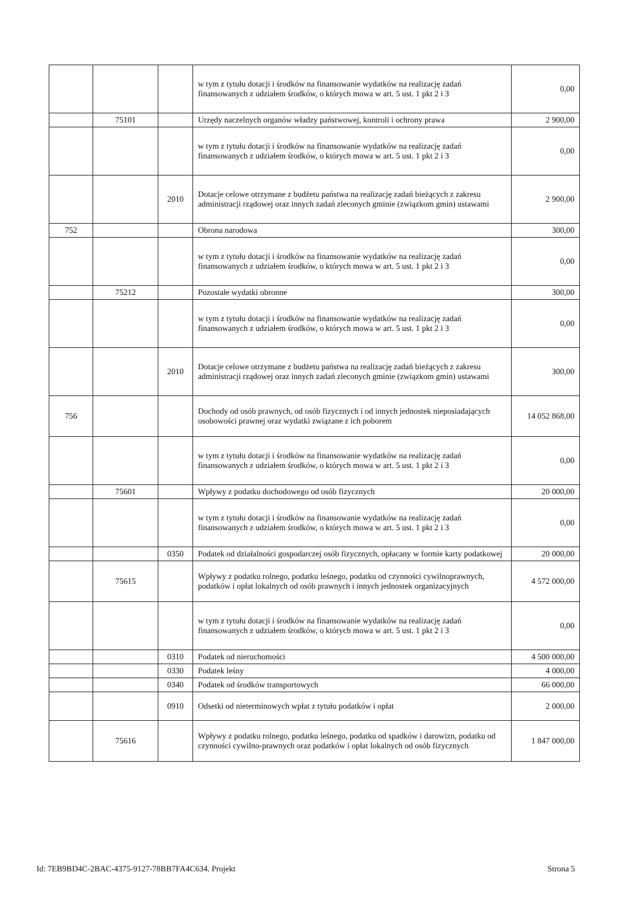| | | | w tym z tytułu dotacji i środków na finansowanie wydatków na realizację zadań finansowanych z udziałem środków, o których mowa w art. 5 ust. 1 pkt 2 i 3 | 0,00 |
| | 75101 | | Urzędy naczelnych organów władzy państwowej, kontroli i ochrony prawa | 2 900,00 |
| | | | w tym z tytułu dotacji i środków na finansowanie wydatków na realizację zadań finansowanych z udziałem środków, o których mowa w art. 5 ust. 1 pkt 2 i 3 | 0,00 |
| | | 2010 | Dotacje celowe otrzymane z budżetu państwa na realizację zadań bieżących z zakresu administracji rządowej oraz innych zadań zleconych gminie (związkom gmin) ustawami | 2 900,00 |
| 752 | | | Obrona narodowa | 300,00 |
| | | | w tym z tytułu dotacji i środków na finansowanie wydatków na realizację zadań finansowanych z udziałem środków, o których mowa w art. 5 ust. 1 pkt 2 i 3 | 0,00 |
| | 75212 | | Pozostałe wydatki obronne | 300,00 |
| | | | w tym z tytułu dotacji i środków na finansowanie wydatków na realizację zadań finansowanych z udziałem środków, o których mowa w art. 5 ust. 1 pkt 2 i 3 | 0,00 |
| | | 2010 | Dotacje celowe otrzymane z budżetu państwa na realizację zadań bieżących z zakresu administracji rządowej oraz innych zadań zleconych gminie (związkom gmin) ustawami | 300,00 |
| 756 | | | Dochody od osób prawnych, od osób fizycznych i od innych jednostek nieposiadających osobowości prawnej oraz wydatki związane z ich poborem | 14 052 868,00 |
| | | | w tym z tytułu dotacji i środków na finansowanie wydatków na realizację zadań finansowanych z udziałem środków, o których mowa w art. 5 ust. 1 pkt 2 i 3 | 0,00 |
| | 75601 | | Wpływy z podatku dochodowego od osób fizycznych | 20 000,00 |
| | | | w tym z tytułu dotacji i środków na finansowanie wydatków na realizację zadań finansowanych z udziałem środków, o których mowa w art. 5 ust. 1 pkt 2 i 3 | 0,00 |
| | | 0350 | Podatek od działalności gospodarczej osób fizycznych, opłacany w formie karty podatkowej | 20 000,00 |
| | 75615 | | Wpływy z podatku rolnego, podatku leśnego, podatku od czynności cywilnoprawnych, podatków i opłat lokalnych od osób prawnych i innych jednostek organizacyjnych | 4 572 000,00 |
| | | | w tym z tytułu dotacji i środków na finansowanie wydatków na realizację zadań finansowanych z udziałem środków, o których mowa w art. 5 ust. 1 pkt 2 i 3 | 0,00 |
| | | 0310 | Podatek od nieruchomości | 4 500 000,00 |
| | | 0330 | Podatek leśny | 4 000,00 |
| | | 0340 | Podatek od środków transportowych | 66 000,00 |
| | | 0910 | Odsetki od nieterminowych wpłat z tytułu podatków i opłat | 2 000,00 |
| | 75616 | | Wpływy z podatku rolnego, podatku leśnego, podatku od spadków i darowizn, podatku od czynności cywilno-prawnych oraz podatków i opłat lokalnych od osób fizycznych | 1 847 000,00 |
Id: 7EB9BD4C-2BAC-4375-9127-78BB7FA4C634. Projekt Strona 5